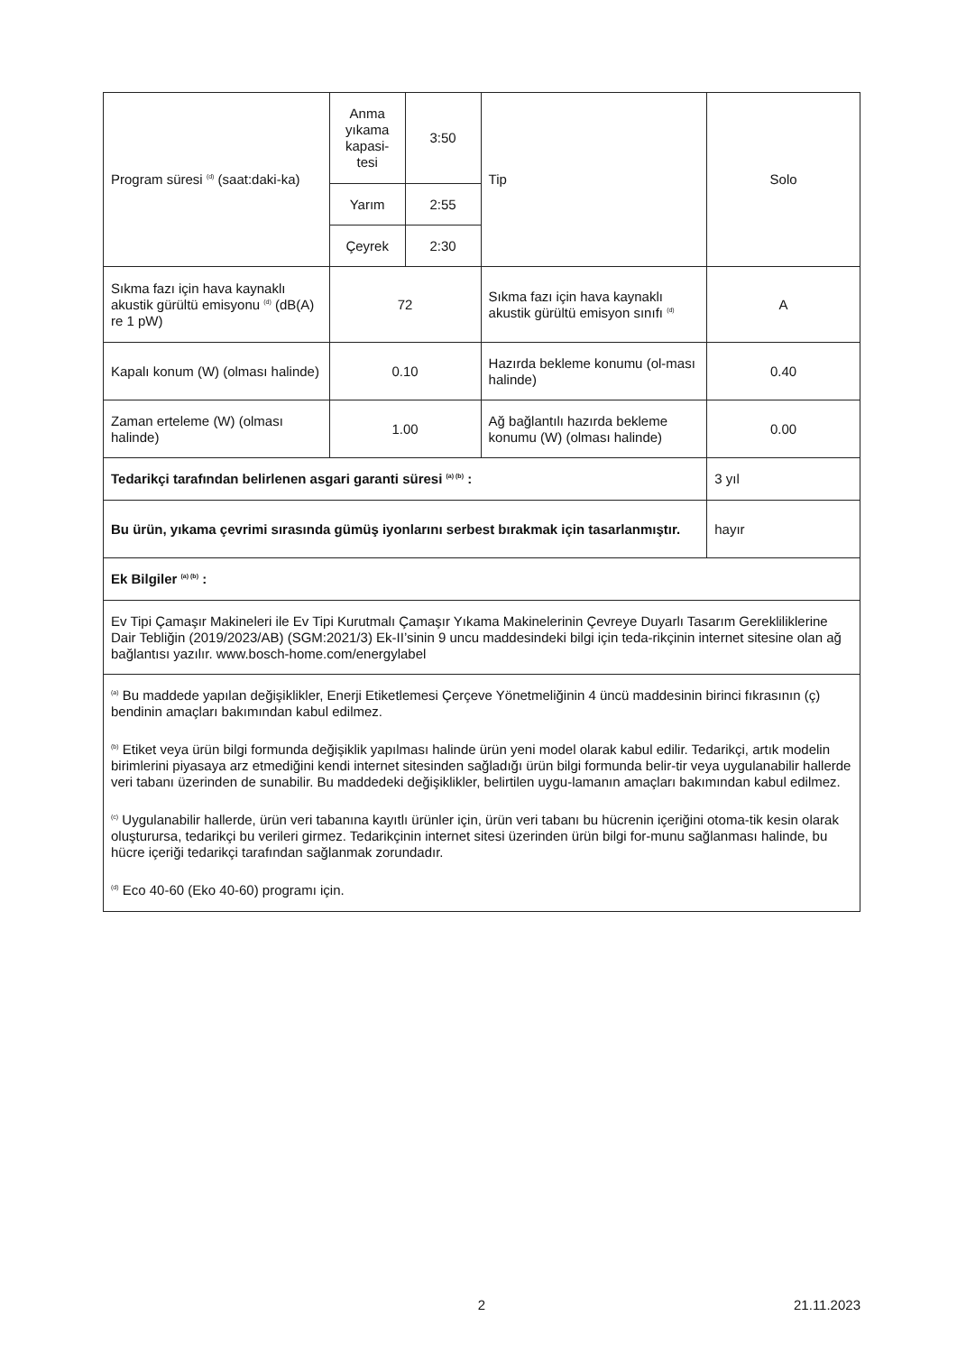| Program süresi <sup>(d)</sup> (saat:daki-ka) | Anma yıkama kapasi-tesi | 3:50 | Tip | Solo |
| | Yarım | 2:55 | | |
| | Çeyrek | 2:30 | | |
| Sıkma fazı için hava kaynaklı akustik gürültü emisyonu <sup>(d)</sup> (dB(A) re 1 pW) | 72 | | Sıkma fazı için hava kaynaklı akustik gürültü emisyon sınıfı <sup>(d)</sup> | A |
| Kapalı konum (W) (olması halinde) | 0.10 | | Hazırda bekleme konumu (ol-ması halinde) | 0.40 |
| Zaman erteleme (W) (olması halinde) | 1.00 | | Ağ bağlantılı hazırda bekleme konumu (W) (olması halinde) | 0.00 |
| Tedarikçi tarafından belirlenen asgari garanti süresi <sup>(a) (b)</sup> : | | | | 3 yıl |
| Bu ürün, yıkama çevrimi sırasında gümüş iyonlarını serbest bırakmak için tasarlanmıştır. | | | | hayır |
| Ek Bilgiler <sup>(a) (b)</sup> : | | | | |
| Ev Tipi Çamaşır Makineleri ile Ev Tipi Kurutmalı Çamaşır Yıkama Makinelerinin Çevreye Duyarlı Tasarım Gerekliliklerine Dair Tebliğin (2019/2023/AB) (SGM:2021/3) Ek-II’sinin 9 uncu maddesindeki bilgi için teda-rikçinin internet sitesine olan ağ bağlantısı yazılır. www.bosch-home.com/energylabel | | | | |
| <sup>(a)</sup> Bu maddede yapılan değişiklikler, Enerji Etiketlemesi Çerçeve Yönetmeliğinin 4 üncü maddesinin birinci fıkrasının (ç) bendinin amaçları bakımından kabul edilmez. <sup>(b)</sup> Etiket veya ürün bilgi formunda değişiklik yapılması halinde ürün yeni model olarak kabul edilir. Tedarikçi, artık modelin birimlerini piyasaya arz etmediğini kendi internet sitesinden sağladığı ürün bilgi formunda belir-tir veya uygulanabilir hallerde veri tabanı üzerinden de sunabilir. Bu maddedeki değişiklikler, belirtilen uygu-lamanın amaçları bakımından kabul edilmez. <sup>(c)</sup> Uygulanabilir hallerde, ürün veri tabanına kayıtlı ürünler için, ürün veri tabanı bu hücrenin içeriğini otoma-tik kesin olarak oluşturursa, tedarikçi bu verileri girmez. Tedarikçinin internet sitesi üzerinden ürün bilgi for-munu sağlanması halinde, bu hücre içeriği tedarikçi tarafından sağlanmak zorundadır. <sup>(d)</sup> Eco 40-60 (Eko 40-60) programı için. | | | | |
2 21.11.2023